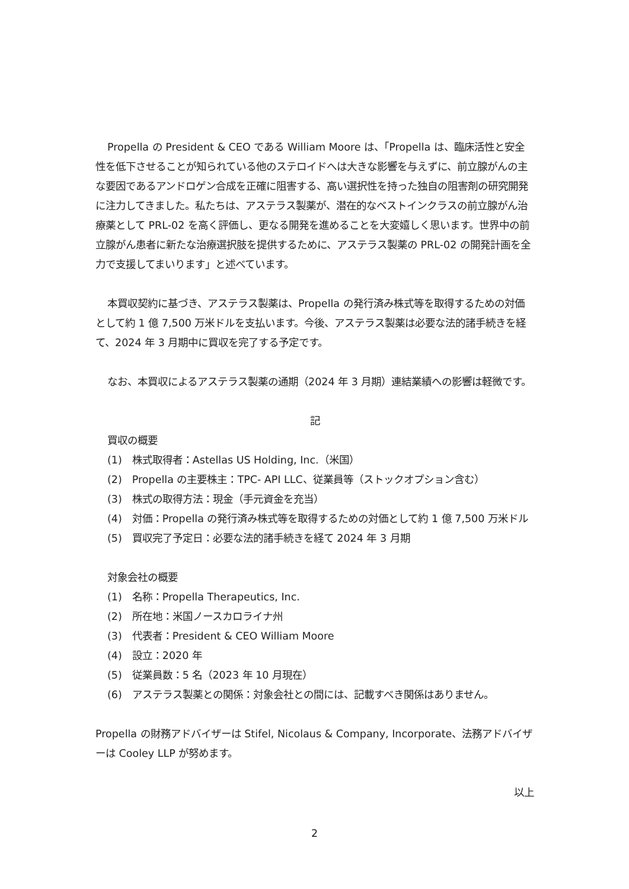Propella の President & CEO である William Moore は、「Propella は、臨床活性と安全性を低下させることが知られている他のステロイドへは大きな影響を与えずに、前立腺がんの主な要因であるアンドロゲン合成を正確に阻害する、高い選択性を持った独自の阻害剤の研究開発に注力してきました。私たちは、アステラス製薬が、潜在的なベストインクラスの前立腺がん治療薬として PRL-02 を高く評価し、更なる開発を進めることを大変嬉しく思います。世界中の前立腺がん患者に新たな治療選択肢を提供するために、アステラス製薬の PRL-02 の開発計画を全力で支援してまいります」と述べています。
本買収契約に基づき、アステラス製薬は、Propella の発行済み株式等を取得するための対価として約 1 億 7,500 万米ドルを支払います。今後、アステラス製薬は必要な法的諸手続きを経て、2024 年 3 月期中に買収を完了する予定です。
なお、本買収によるアステラス製薬の通期（2024 年 3 月期）連結業績への影響は軽微です。
記
買収の概要
(1)　株式取得者：Astellas US Holding, Inc.（米国）
(2)　Propella の主要株主：TPC- API LLC、従業員等（ストックオプション含む）
(3)　株式の取得方法：現金（手元資金を充当）
(4)　対価：Propella の発行済み株式等を取得するための対価として約 1 億 7,500 万米ドル
(5)　買収完了予定日：必要な法的諸手続きを経て 2024 年 3 月期
対象会社の概要
(1)　名称：Propella Therapeutics, Inc.
(2)　所在地：米国ノースカロライナ州
(3)　代表者：President & CEO William Moore
(4)　設立：2020 年
(5)　従業員数：5 名（2023 年 10 月現在）
(6)　アステラス製薬との関係：対象会社との間には、記載すべき関係はありません。
Propella の財務アドバイザーは Stifel, Nicolaus & Company, Incorporate、法務アドバイザーは Cooley LLP が努めます。
以上
2